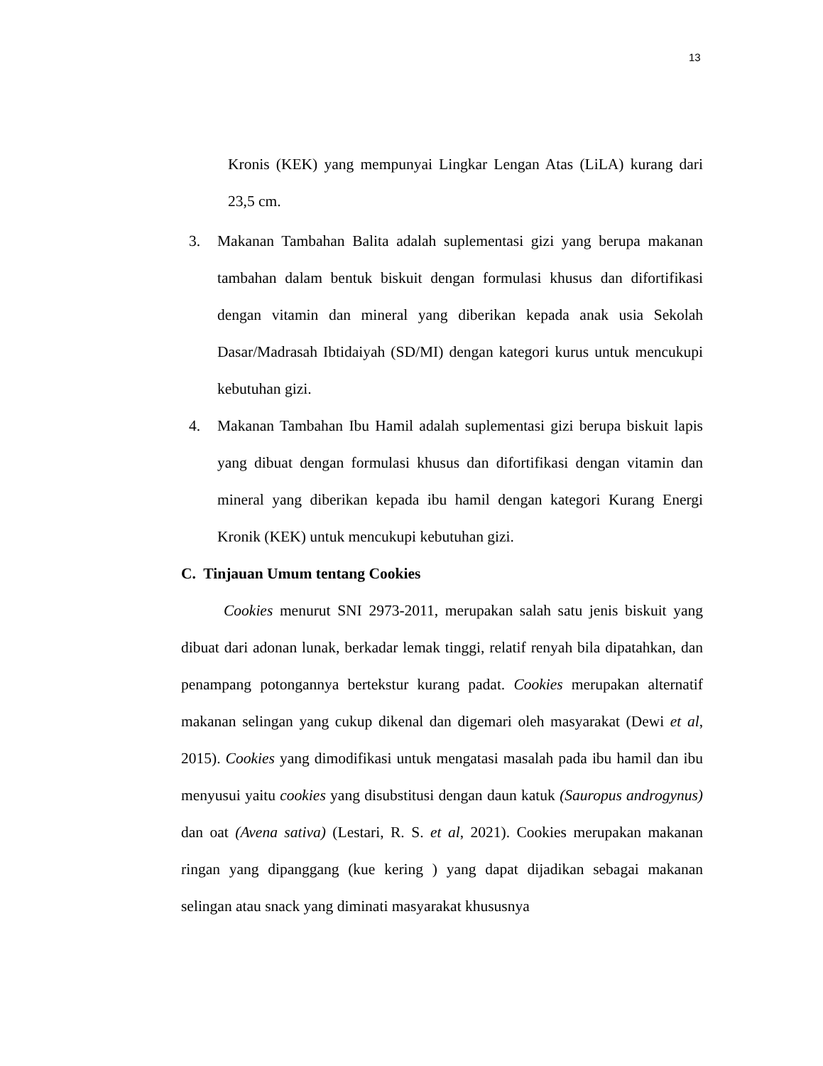13
Kronis (KEK) yang mempunyai Lingkar Lengan Atas (LiLA) kurang dari 23,5 cm.
3. Makanan Tambahan Balita adalah suplementasi gizi yang berupa makanan tambahan dalam bentuk biskuit dengan formulasi khusus dan difortifikasi dengan vitamin dan mineral yang diberikan kepada anak usia Sekolah Dasar/Madrasah Ibtidaiyah (SD/MI) dengan kategori kurus untuk mencukupi kebutuhan gizi.
4. Makanan Tambahan Ibu Hamil adalah suplementasi gizi berupa biskuit lapis yang dibuat dengan formulasi khusus dan difortifikasi dengan vitamin dan mineral yang diberikan kepada ibu hamil dengan kategori Kurang Energi Kronik (KEK) untuk mencukupi kebutuhan gizi.
C. Tinjauan Umum tentang Cookies
Cookies menurut SNI 2973-2011, merupakan salah satu jenis biskuit yang dibuat dari adonan lunak, berkadar lemak tinggi, relatif renyah bila dipatahkan, dan penampang potongannya bertekstur kurang padat. Cookies merupakan alternatif makanan selingan yang cukup dikenal dan digemari oleh masyarakat (Dewi et al, 2015). Cookies yang dimodifikasi untuk mengatasi masalah pada ibu hamil dan ibu menyusui yaitu cookies yang disubstitusi dengan daun katuk (Sauropus androgynus) dan oat (Avena sativa) (Lestari, R. S. et al, 2021). Cookies merupakan makanan ringan yang dipanggang (kue kering ) yang dapat dijadikan sebagai makanan selingan atau snack yang diminati masyarakat khususnya